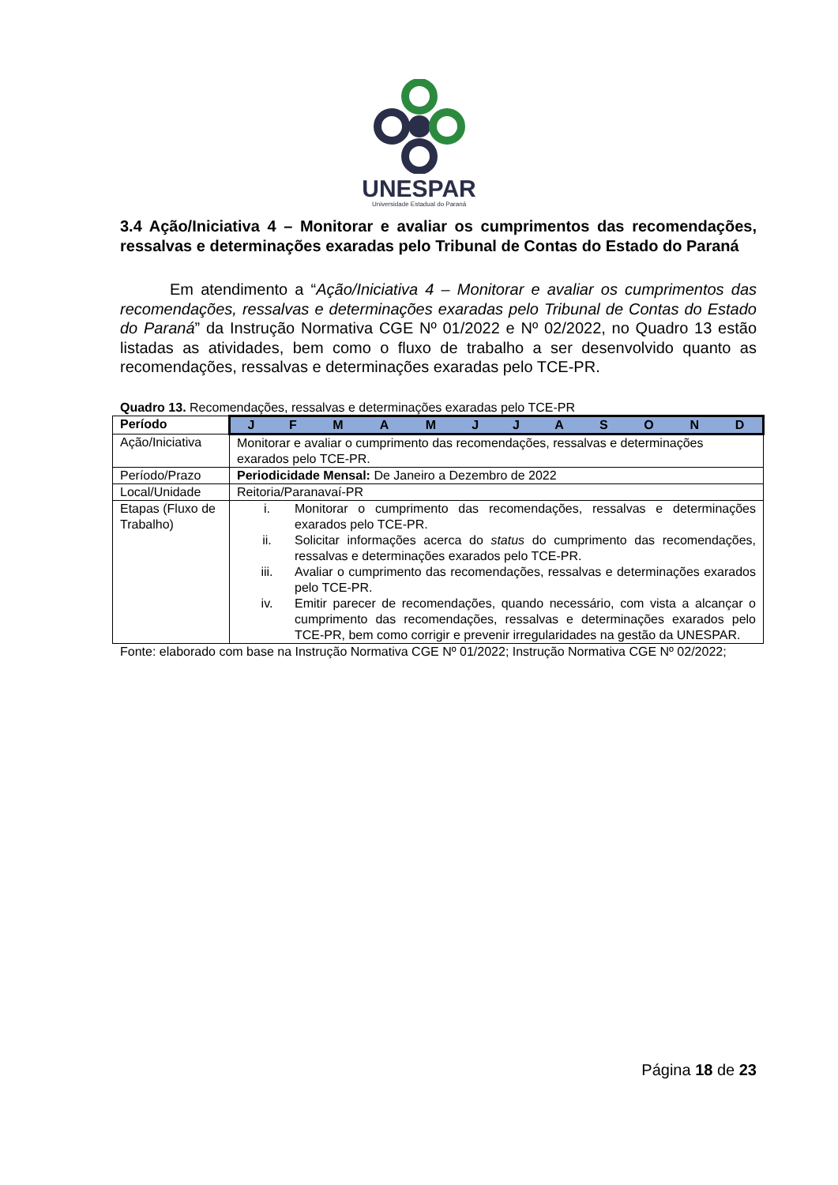UNESPAR
Universidade Estadual do Paraná
3.4 Ação/Iniciativa 4 – Monitorar e avaliar os cumprimentos das recomendações, ressalvas e determinações exaradas pelo Tribunal de Contas do Estado do Paraná
Em atendimento a “Ação/Iniciativa 4 – Monitorar e avaliar os cumprimentos das recomendações, ressalvas e determinações exaradas pelo Tribunal de Contas do Estado do Paraná” da Instrução Normativa CGE Nº 01/2022 e Nº 02/2022, no Quadro 13 estão listadas as atividades, bem como o fluxo de trabalho a ser desenvolvido quanto as recomendações, ressalvas e determinações exaradas pelo TCE-PR.
Quadro 13. Recomendações, ressalvas e determinações exaradas pelo TCE-PR
| Período | / J / F / M / A / M / J / J / A / S / O / N / D / |
| Ação/Iniciativa | Monitorar e avaliar o cumprimento das recomendações, ressalvas e determinações exarados pelo TCE-PR. |
| Período/Prazo | Periodicidade Mensal: De Janeiro a Dezembro de 2022 |
| Local/Unidade | Reitoria/Paranavaí-PR |
| Etapas (Fluxo de Trabalho) | i. Monitorar o cumprimento das recomendações, ressalvas e determinações exarados pelo TCE-PR. ii. Solicitar informações acerca do status do cumprimento das recomendações, ressalvas e determinações exarados pelo TCE-PR. iii. Avaliar o cumprimento das recomendações, ressalvas e determinações exarados pelo TCE-PR. iv. Emitir parecer de recomendações, quando necessário, com vista a alcançar o cumprimento das recomendações, ressalvas e determinações exarados pelo TCE-PR, bem como corrigir e prevenir irregularidades na gestão da UNESPAR. |
Fonte: elaborado com base na Instrução Normativa CGE Nº 01/2022; Instrução Normativa CGE Nº 02/2022;
Página 18 de 23